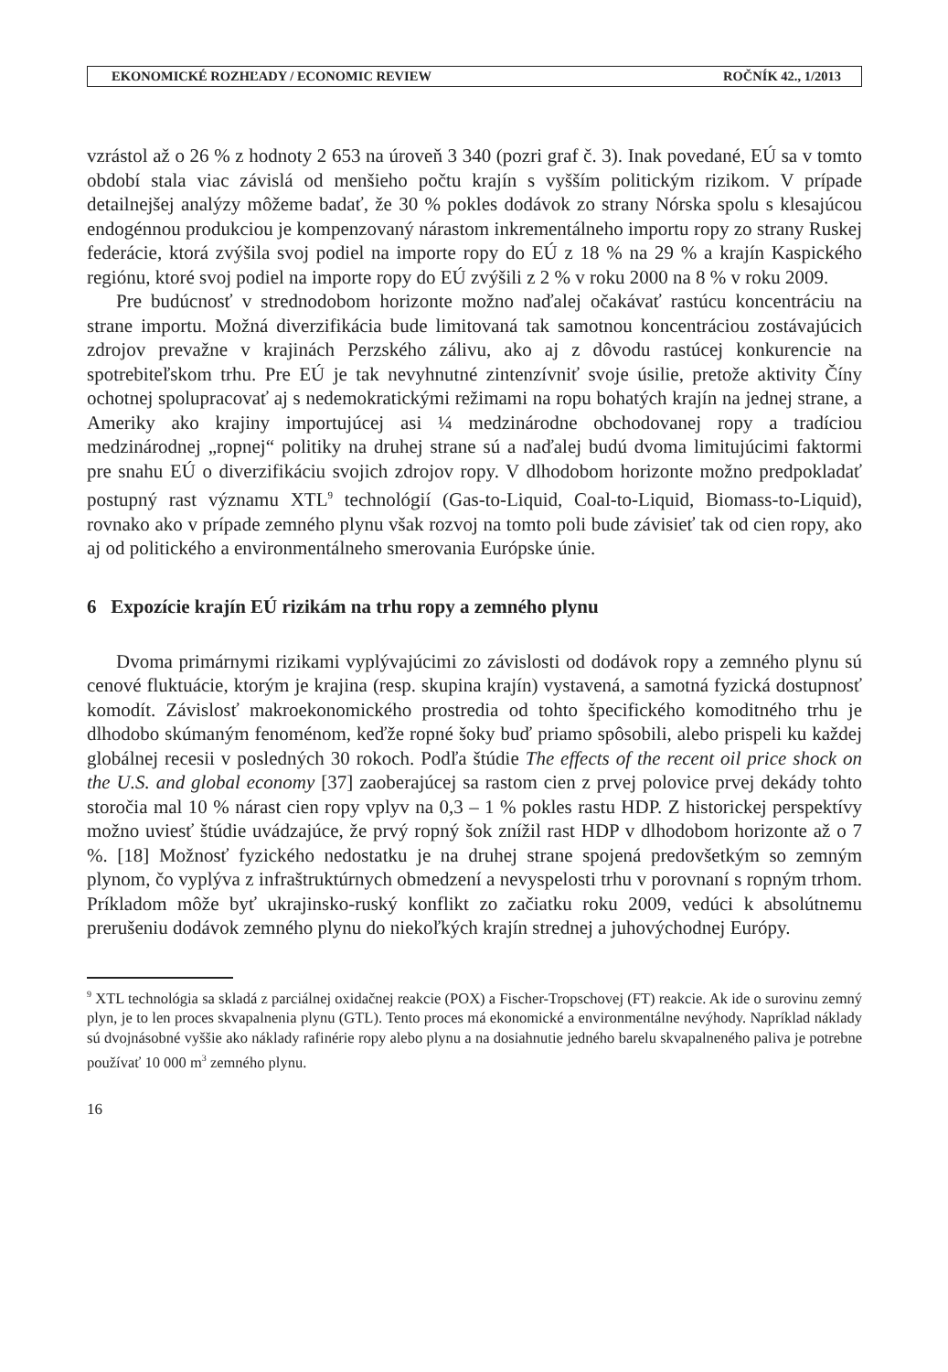EKONOMICKÉ ROZHĽADY / ECONOMIC REVIEW ROČNÍK 42., 1/2013
vzrástol až o 26 % z hodnoty 2 653 na úroveň 3 340 (pozri graf č. 3). Inak povedané, EÚ sa v tomto období stala viac závislá od menšieho počtu krajín s vyšším politickým rizikom. V prípade detailnejšej analýzy môžeme badať, že 30 % pokles dodávok zo strany Nórska spolu s klesajúcou endogénnou produkciou je kompenzovaný nárastom inkrementálneho importu ropy zo strany Ruskej federácie, ktorá zvýšila svoj podiel na importe ropy do EÚ z 18 % na 29 % a krajín Kaspického regiónu, ktoré svoj podiel na importe ropy do EÚ zvýšili z 2 % v roku 2000 na 8 % v roku 2009.
Pre budúcnosť v strednodobom horizonte možno naďalej očakávať rastúcu koncentráciu na strane importu. Možná diverzifikácia bude limitovaná tak samotnou koncentráciou zostávajúcich zdrojov prevažne v krajinách Perzského zálivu, ako aj z dôvodu rastúcej konkurencie na spotrebiteľskom trhu. Pre EÚ je tak nevyhnutné zintenzívniť svoje úsilie, pretože aktivity Číny ochotnej spolupracovať aj s nedemokratickými režimami na ropu bohatých krajín na jednej strane, a Ameriky ako krajiny importujúcej asi ¼ medzinárodne obchodovanej ropy a tradíciou medzinárodnej „ropnej“ politiky na druhej strane sú a naďalej budú dvoma limitujúcimi faktormi pre snahu EÚ o diverzifikáciu svojich zdrojov ropy. V dlhodobom horizonte možno predpokladať postupný rast významu XTL<sup>9</sup> technológií (Gas-to-Liquid, Coal-to-Liquid, Biomass-to-Liquid), rovnako ako v prípade zemného plynu však rozvoj na tomto poli bude závisieť tak od cien ropy, ako aj od politického a environmentálneho smerovania Európske únie.
6 Expozície krajín EÚ rizikám na trhu ropy a zemného plynu
Dvoma primárnymi rizikami vyplývajúcimi zo závislosti od dodávok ropy a zemného plynu sú cenové fluktuácie, ktorým je krajina (resp. skupina krajín) vystavená, a samotná fyzická dostupnosť komodít. Závislosť makroekonomického prostredia od tohto špecifického komoditného trhu je dlhodobo skúmaným fenoménom, keďže ropné šoky buď priamo spôsobili, alebo prispeli ku každej globálnej recesii v posledných 30 rokoch. Podľa štúdie The effects of the recent oil price shock on the U.S. and global economy [37] zaoberajúcej sa rastom cien z prvej polovice prvej dekády tohto storočia mal 10 % nárast cien ropy vplyv na 0,3 – 1 % pokles rastu HDP. Z historickej perspektívy možno uviesť štúdie uvádzajúce, že prvý ropný šok znížil rast HDP v dlhodobom horizonte až o 7 %. [18] Možnosť fyzického nedostatku je na druhej strane spojená predovšetkým so zemným plynom, čo vyplýva z infraštruktúrnych obmedzení a nevyspelosti trhu v porovnaní s ropným trhom. Príkladom môže byť ukrajinsko-ruský konflikt zo začiatku roku 2009, vedúci k absolútnemu prerušeniu dodávok zemného plynu do niekoľkých krajín strednej a juhovýchodnej Európy.
<sup>9</sup> XTL technológia sa skladá z parciálnej oxidačnej reakcie (POX) a Fischer-Tropschovej (FT) reakcie. Ak ide o surovinu zemný plyn, je to len proces skvapalnenia plynu (GTL). Tento proces má ekonomické a environmentálne nevýhody. Napríklad náklady sú dvojnásobné vyššie ako náklady rafinérie ropy alebo plynu a na dosiahnutie jedného barelu skvapalneného paliva je potrebne používať 10 000 m<sup>3</sup> zemného plynu.
16